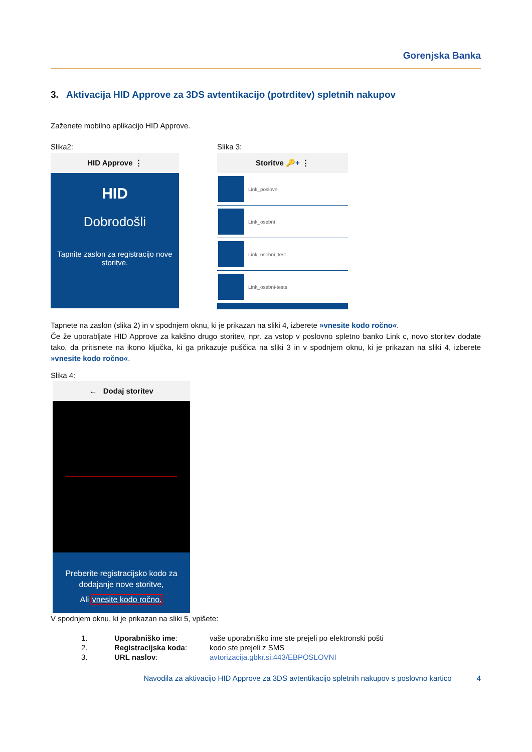Gorenjska Banka
3. Aktivacija HID Approve za 3DS avtentikacijo (potrditev) spletnih nakupov
Zaženete mobilno aplikacijo HID Approve.
Slika2:
HID Approve ⋮
HID
Dobrodošli
Tapnite zaslon za registracijo nove storitve.
Slika 3:
Storitve 🔑+ ⋮
Link_poslovni
Link_osebni
Link_osebni_test
Link_osebni-tests
Tapnete na zaslon (slika 2) in v spodnjem oknu, ki je prikazan na sliki 4, izberete »vnesite kodo ročno«.
Če že uporabljate HID Approve za kakšno drugo storitev, npr. za vstop v poslovno spletno banko Link c, novo storitev dodate tako, da pritisnete na ikono ključka, ki ga prikazuje puščica na sliki 3 in v spodnjem oknu, ki je prikazan na sliki 4, izberete »vnesite kodo ročno«.
Slika 4:
← Dodaj storitev
Preberite registracijsko kodo za dodajanje nove storitve,
Ali vnesite kodo ročno.
V spodnjem oknu, ki je prikazan na sliki 5, vpišete:
| 1. | Uporabniško ime : | vaše uporabniško ime ste prejeli po elektronski pošti |
| 2. | Registracijska koda : | kodo ste prejeli z SMS |
| 3. | URL naslov : | avtorizacija.gbkr.si:443/EBPOSLOVNI |
Navodila za aktivacijo HID Approve za 3DS avtentikacijo spletnih nakupov s poslovno kartico 4